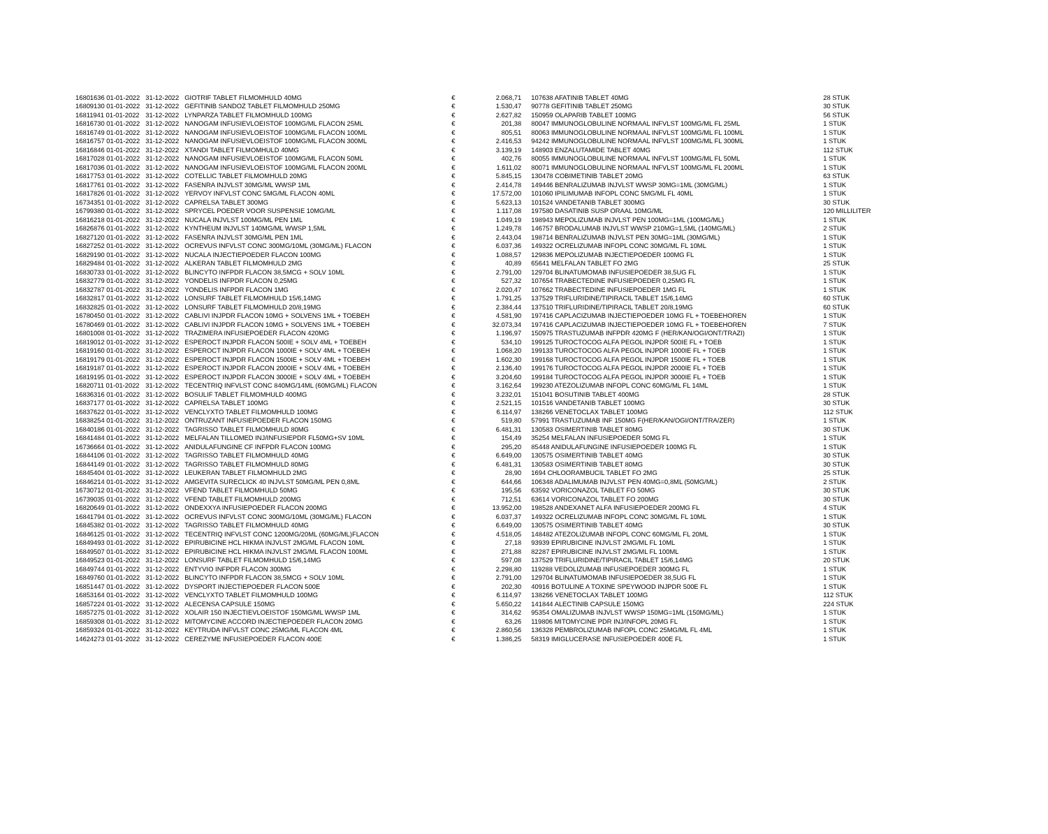| 16801636 01-01-2022 | 31-12-2022 | GIOTRIF TABLET FILMOMHULD 40MG | € | 2.068,71 | 107638 AFATINIB TABLET 40MG | 28 STUK |
| 16809130 01-01-2022 | 31-12-2022 | GEFITINIB SANDOZ TABLET FILMOMHULD 250MG | € | 1.530,47 | 90778 GEFITINIB TABLET 250MG | 30 STUK |
| 16811941 01-01-2022 | 31-12-2022 | LYNPARZA TABLET FILMOMHULD 100MG | € | 2.627,82 | 150959 OLAPARIB TABLET 100MG | 56 STUK |
| 16816730 01-01-2022 | 31-12-2022 | NANOGAM INFUSIEVLOEISTOF 100MG/ML FLACON 25ML | € | 201,38 | 80047 IMMUNOGLOBULINE NORMAAL INFVLST 100MG/ML FL 25ML | 1 STUK |
| 16816749 01-01-2022 | 31-12-2022 | NANOGAM INFUSIEVLOEISTOF 100MG/ML FLACON 100ML | € | 805,51 | 80063 IMMUNOGLOBULINE NORMAAL INFVLST 100MG/ML FL 100ML | 1 STUK |
| 16816757 01-01-2022 | 31-12-2022 | NANOGAM INFUSIEVLOEISTOF 100MG/ML FLACON 300ML | € | 2.416,53 | 94242 IMMUNOGLOBULINE NORMAAL INFVLST 100MG/ML FL 300ML | 1 STUK |
| 16816846 01-01-2022 | 31-12-2022 | XTANDI TABLET FILMOMHULD 40MG | € | 3.139,19 | 148903 ENZALUTAMIDE TABLET 40MG | 112 STUK |
| 16817028 01-01-2022 | 31-12-2022 | NANOGAM INFUSIEVLOEISTOF 100MG/ML FLACON 50ML | € | 402,76 | 80055 IMMUNOGLOBULINE NORMAAL INFVLST 100MG/ML FL 50ML | 1 STUK |
| 16817036 01-01-2022 | 31-12-2022 | NANOGAM INFUSIEVLOEISTOF 100MG/ML FLACON 200ML | € | 1.611,02 | 80071 IMMUNOGLOBULINE NORMAAL INFVLST 100MG/ML FL 200ML | 1 STUK |
| 16817753 01-01-2022 | 31-12-2022 | COTELLIC TABLET FILMOMHULD 20MG | € | 5.845,15 | 130478 COBIMETINIB TABLET 20MG | 63 STUK |
| 16817761 01-01-2022 | 31-12-2022 | FASENRA INJVLST 30MG/ML WWSP 1ML | € | 2.414,78 | 149446 BENRALIZUMAB INJVLST WWSP 30MG=1ML (30MG/ML) | 1 STUK |
| 16817826 01-01-2022 | 31-12-2022 | YERVOY INFVLST CONC 5MG/ML FLACON 40ML | € | 17.572,00 | 101060 IPILIMUMAB INFOPL CONC 5MG/ML FL 40ML | 1 STUK |
| 16734351 01-01-2022 | 31-12-2022 | CAPRELSA TABLET 300MG | € | 5.623,13 | 101524 VANDETANIB TABLET 300MG | 30 STUK |
| 16799380 01-01-2022 | 31-12-2022 | SPRYCEL POEDER VOOR SUSPENSIE 10MG/ML | € | 1.117,08 | 197580 DASATINIB SUSP ORAAL 10MG/ML | 120 MILLILITER |
| 16816218 01-01-2022 | 31-12-2022 | NUCALA INJVLST 100MG/ML PEN 1ML | € | 1.049,19 | 198943 MEPOLIZUMAB INJVLST PEN 100MG=1ML (100MG/ML) | 1 STUK |
| 16826876 01-01-2022 | 31-12-2022 | KYNTHEUM INJVLST 140MG/ML WWSP 1,5ML | € | 1.249,78 | 146757 BRODALUMAB INJVLST WWSP 210MG=1,5ML (140MG/ML) | 2 STUK |
| 16827120 01-01-2022 | 31-12-2022 | FASENRA INJVLST 30MG/ML PEN 1ML | € | 2.443,04 | 198714 BENRALIZUMAB INJVLST PEN 30MG=1ML (30MG/ML) | 1 STUK |
| 16827252 01-01-2022 | 31-12-2022 | OCREVUS INFVLST CONC 300MG/10ML (30MG/ML) FLACON | € | 6.037,36 | 149322 OCRELIZUMAB INFOPL CONC 30MG/ML FL 10ML | 1 STUK |
| 16829190 01-01-2022 | 31-12-2022 | NUCALA INJECTIEPOEDER FLACON 100MG | € | 1.088,57 | 129836 MEPOLIZUMAB INJECTIEPOEDER 100MG FL | 1 STUK |
| 16829484 01-01-2022 | 31-12-2022 | ALKERAN TABLET FILMOMHULD 2MG | € | 40,89 | 65641 MELFALAN TABLET FO 2MG | 25 STUK |
| 16830733 01-01-2022 | 31-12-2022 | BLINCYTO INFPDR FLACON 38,5MCG + SOLV 10ML | € | 2.791,00 | 129704 BLINATUMOMAB INFUSIEPOEDER 38,5UG FL | 1 STUK |
| 16832779 01-01-2022 | 31-12-2022 | YONDELIS INFPDR FLACON 0,25MG | € | 527,32 | 107654 TRABECTEDINE INFUSIEPOEDER 0,25MG FL | 1 STUK |
| 16832787 01-01-2022 | 31-12-2022 | YONDELIS INFPDR FLACON 1MG | € | 2.020,47 | 107662 TRABECTEDINE INFUSIEPOEDER 1MG FL | 1 STUK |
| 16832817 01-01-2022 | 31-12-2022 | LONSURF TABLET FILMOMHULD 15/6,14MG | € | 1.791,25 | 137529 TRIFLURIDINE/TIPIRACIL TABLET 15/6,14MG | 60 STUK |
| 16832825 01-01-2022 | 31-12-2022 | LONSURF TABLET FILMOMHULD 20/8,19MG | € | 2.384,44 | 137510 TRIFLURIDINE/TIPIRACIL TABLET 20/8,19MG | 60 STUK |
| 16780450 01-01-2022 | 31-12-2022 | CABLIVI INJPDR FLACON 10MG + SOLVENS 1ML + TOEBEH | € | 4.581,90 | 197416 CAPLACIZUMAB INJECTIEPOEDER 10MG FL + TOEBEHOREN | 1 STUK |
| 16780469 01-01-2022 | 31-12-2022 | CABLIVI INJPDR FLACON 10MG + SOLVENS 1ML + TOEBEH | € | 32.073,34 | 197416 CAPLACIZUMAB INJECTIEPOEDER 10MG FL + TOEBEHOREN | 7 STUK |
| 16801008 01-01-2022 | 31-12-2022 | TRAZIMERA INFUSIEPOEDER FLACON 420MG | € | 1.196,97 | 150975 TRASTUZUMAB INFPDR 420MG F (HER/KAN/OGI/ONT/TRAZI) | 1 STUK |
| 16819012 01-01-2022 | 31-12-2022 | ESPEROCT INJPDR FLACON 500IE + SOLV 4ML + TOEBEH | € | 534,10 | 199125 TUROCTOCOG ALFA PEGOL INJPDR 500IE FL + TOEB | 1 STUK |
| 16819160 01-01-2022 | 31-12-2022 | ESPEROCT INJPDR FLACON 1000IE + SOLV 4ML + TOEBEH | € | 1.068,20 | 199133 TUROCTOCOG ALFA PEGOL INJPDR 1000IE FL + TOEB | 1 STUK |
| 16819179 01-01-2022 | 31-12-2022 | ESPEROCT INJPDR FLACON 1500IE + SOLV 4ML + TOEBEH | € | 1.602,30 | 199168 TUROCTOCOG ALFA PEGOL INJPDR 1500IE FL + TOEB | 1 STUK |
| 16819187 01-01-2022 | 31-12-2022 | ESPEROCT INJPDR FLACON 2000IE + SOLV 4ML + TOEBEH | € | 2.136,40 | 199176 TUROCTOCOG ALFA PEGOL INJPDR 2000IE FL + TOEB | 1 STUK |
| 16819195 01-01-2022 | 31-12-2022 | ESPEROCT INJPDR FLACON 3000IE + SOLV 4ML + TOEBEH | € | 3.204,60 | 199184 TUROCTOCOG ALFA PEGOL INJPDR 3000IE FL + TOEB | 1 STUK |
| 16820711 01-01-2022 | 31-12-2022 | TECENTRIQ INFVLST CONC 840MG/14ML (60MG/ML) FLACON | € | 3.162,64 | 199230 ATEZOLIZUMAB INFOPL CONC 60MG/ML FL 14ML | 1 STUK |
| 16836316 01-01-2022 | 31-12-2022 | BOSULIF TABLET FILMOMHULD 400MG | € | 3.232,01 | 151041 BOSUTINIB TABLET 400MG | 28 STUK |
| 16837177 01-01-2022 | 31-12-2022 | CAPRELSA TABLET 100MG | € | 2.521,15 | 101516 VANDETANIB TABLET 100MG | 30 STUK |
| 16837622 01-01-2022 | 31-12-2022 | VENCLYXTO TABLET FILMOMHULD 100MG | € | 6.114,97 | 138266 VENETOCLAX TABLET 100MG | 112 STUK |
| 16838254 01-01-2022 | 31-12-2022 | ONTRUZANT INFUSIEPOEDER FLACON 150MG | € | 519,80 | 57991 TRASTUZUMAB INF 150MG F(HER/KAN/OGI/ONT/TRA/ZER) | 1 STUK |
| 16840186 01-01-2022 | 31-12-2022 | TAGRISSO TABLET FILMOMHULD 80MG | € | 6.481,31 | 130583 OSIMERTINIB TABLET 80MG | 30 STUK |
| 16841484 01-01-2022 | 31-12-2022 | MELFALAN TILLOMED INJ/INFUSIEPDR FL50MG+SV 10ML | € | 154,49 | 35254 MELFALAN INFUSIEPOEDER 50MG FL | 1 STUK |
| 16736664 01-01-2022 | 31-12-2022 | ANIDULAFUNGINE CF INFPDR FLACON 100MG | € | 295,20 | 85448 ANIDULAFUNGINE INFUSIEPOEDER 100MG FL | 1 STUK |
| 16844106 01-01-2022 | 31-12-2022 | TAGRISSO TABLET FILMOMHULD 40MG | € | 6.649,00 | 130575 OSIMERTINIB TABLET 40MG | 30 STUK |
| 16844149 01-01-2022 | 31-12-2022 | TAGRISSO TABLET FILMOMHULD 80MG | € | 6.481,31 | 130583 OSIMERTINIB TABLET 80MG | 30 STUK |
| 16845404 01-01-2022 | 31-12-2022 | LEUKERAN TABLET FILMOMHULD 2MG | € | 28,90 | 1694 CHLOORAMBUCIL TABLET FO 2MG | 25 STUK |
| 16846214 01-01-2022 | 31-12-2022 | AMGEVITA SURECLICK 40 INJVLST 50MG/ML PEN 0,8ML | € | 644,66 | 106348 ADALIMUMAB INJVLST PEN 40MG=0,8ML (50MG/ML) | 2 STUK |
| 16730712 01-01-2022 | 31-12-2022 | VFEND TABLET FILMOMHULD 50MG | € | 195,56 | 63592 VORICONAZOL TABLET FO 50MG | 30 STUK |
| 16739035 01-01-2022 | 31-12-2022 | VFEND TABLET FILMOMHULD 200MG | € | 712,51 | 63614 VORICONAZOL TABLET FO 200MG | 30 STUK |
| 16820649 01-01-2022 | 31-12-2022 | ONDEXXYA INFUSIEPOEDER FLACON 200MG | € | 13.952,00 | 198528 ANDEXANET ALFA INFUSIEPOEDER 200MG FL | 4 STUK |
| 16841794 01-01-2022 | 31-12-2022 | OCREVUS INFVLST CONC 300MG/10ML (30MG/ML) FLACON | € | 6.037,37 | 149322 OCRELIZUMAB INFOPL CONC 30MG/ML FL 10ML | 1 STUK |
| 16845382 01-01-2022 | 31-12-2022 | TAGRISSO TABLET FILMOMHULD 40MG | € | 6.649,00 | 130575 OSIMERTINIB TABLET 40MG | 30 STUK |
| 16846125 01-01-2022 | 31-12-2022 | TECENTRIQ INFVLST CONC 1200MG/20ML (60MG/ML)FLACON | € | 4.518,05 | 148482 ATEZOLIZUMAB INFOPL CONC 60MG/ML FL 20ML | 1 STUK |
| 16849493 01-01-2022 | 31-12-2022 | EPIRUBICINE HCL HIKMA INJVLST 2MG/ML FLACON 10ML | € | 27,18 | 93939 EPIRUBICINE INJVLST 2MG/ML FL 10ML | 1 STUK |
| 16849507 01-01-2022 | 31-12-2022 | EPIRUBICINE HCL HIKMA INJVLST 2MG/ML FLACON 100ML | € | 271,88 | 82287 EPIRUBICINE INJVLST 2MG/ML FL 100ML | 1 STUK |
| 16849523 01-01-2022 | 31-12-2022 | LONSURF TABLET FILMOMHULD 15/6,14MG | € | 597,08 | 137529 TRIFLURIDINE/TIPIRACIL TABLET 15/6,14MG | 20 STUK |
| 16849744 01-01-2022 | 31-12-2022 | ENTYVIO INFPDR FLACON 300MG | € | 2.298,80 | 119288 VEDOLIZUMAB INFUSIEPOEDER 300MG FL | 1 STUK |
| 16849760 01-01-2022 | 31-12-2022 | BLINCYTO INFPDR FLACON 38,5MCG + SOLV 10ML | € | 2.791,00 | 129704 BLINATUMOMAB INFUSIEPOEDER 38,5UG FL | 1 STUK |
| 16851447 01-01-2022 | 31-12-2022 | DYSPORT INJECTIEPOEDER FLACON 500E | € | 202,30 | 40916 BOTULINE A TOXINE SPEYWOOD INJPDR 500E FL | 1 STUK |
| 16853164 01-01-2022 | 31-12-2022 | VENCLYXTO TABLET FILMOMHULD 100MG | € | 6.114,97 | 138266 VENETOCLAX TABLET 100MG | 112 STUK |
| 16857224 01-01-2022 | 31-12-2022 | ALECENSA CAPSULE 150MG | € | 5.650,22 | 141844 ALECTINIB CAPSULE 150MG | 224 STUK |
| 16857275 01-01-2022 | 31-12-2022 | XOLAIR 150 INJECTIEVLOEISTOF 150MG/ML WWSP 1ML | € | 314,62 | 95354 OMALIZUMAB INJVLST WWSP 150MG=1ML (150MG/ML) | 1 STUK |
| 16859308 01-01-2022 | 31-12-2022 | MITOMYCINE ACCORD INJECTIEPOEDER FLACON 20MG | € | 63,26 | 119806 MITOMYCINE PDR INJ/INFOPL 20MG FL | 1 STUK |
| 16859324 01-01-2022 | 31-12-2022 | KEYTRUDA INFVLST CONC 25MG/ML FLACON 4ML | € | 2.860,56 | 136328 PEMBROLIZUMAB INFOPL CONC 25MG/ML FL 4ML | 1 STUK |
| 14624273 01-01-2022 | 31-12-2022 | CEREZYME INFUSIEPOEDER FLACON 400E | € | 1.386,25 | 58319 IMIGLUCERASE INFUSIEPOEDER 400E FL | 1 STUK |